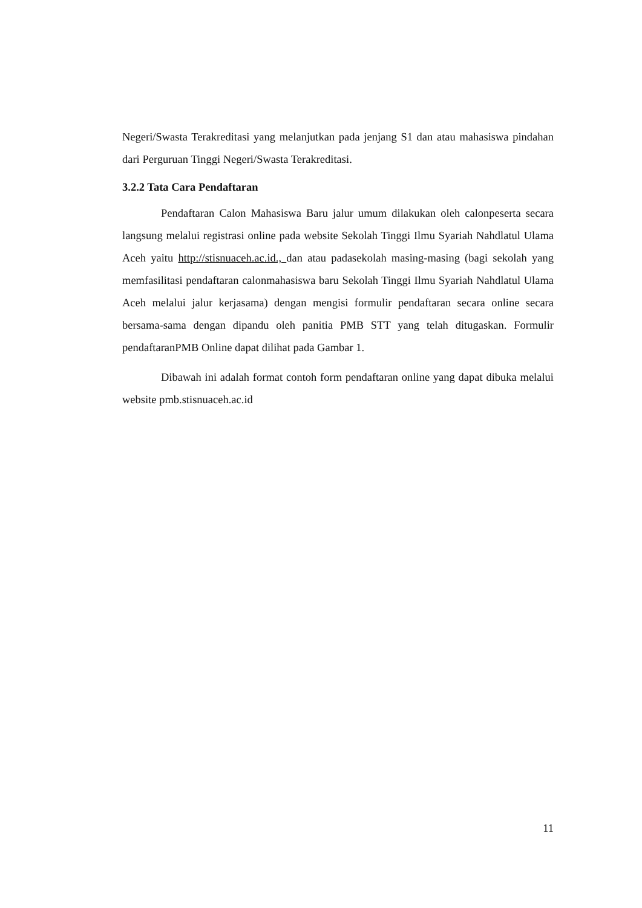Negeri/Swasta Terakreditasi yang melanjutkan pada jenjang S1 dan atau mahasiswa pindahan dari Perguruan Tinggi Negeri/Swasta Terakreditasi.
3.2.2 Tata Cara Pendaftaran
Pendaftaran Calon Mahasiswa Baru jalur umum dilakukan oleh calonpeserta secara langsung melalui registrasi online pada website Sekolah Tinggi Ilmu Syariah Nahdlatul Ulama Aceh yaitu http://stisnuaceh.ac.id., dan atau padasekolah masing-masing (bagi sekolah yang memfasilitasi pendaftaran calonmahasiswa baru Sekolah Tinggi Ilmu Syariah Nahdlatul Ulama Aceh melalui jalur kerjasama) dengan mengisi formulir pendaftaran secara online secara bersama-sama dengan dipandu oleh panitia PMB STT yang telah ditugaskan. Formulir pendaftaranPMB Online dapat dilihat pada Gambar 1.
Dibawah ini adalah format contoh form pendaftaran online yang dapat dibuka melalui website pmb.stisnuaceh.ac.id
11